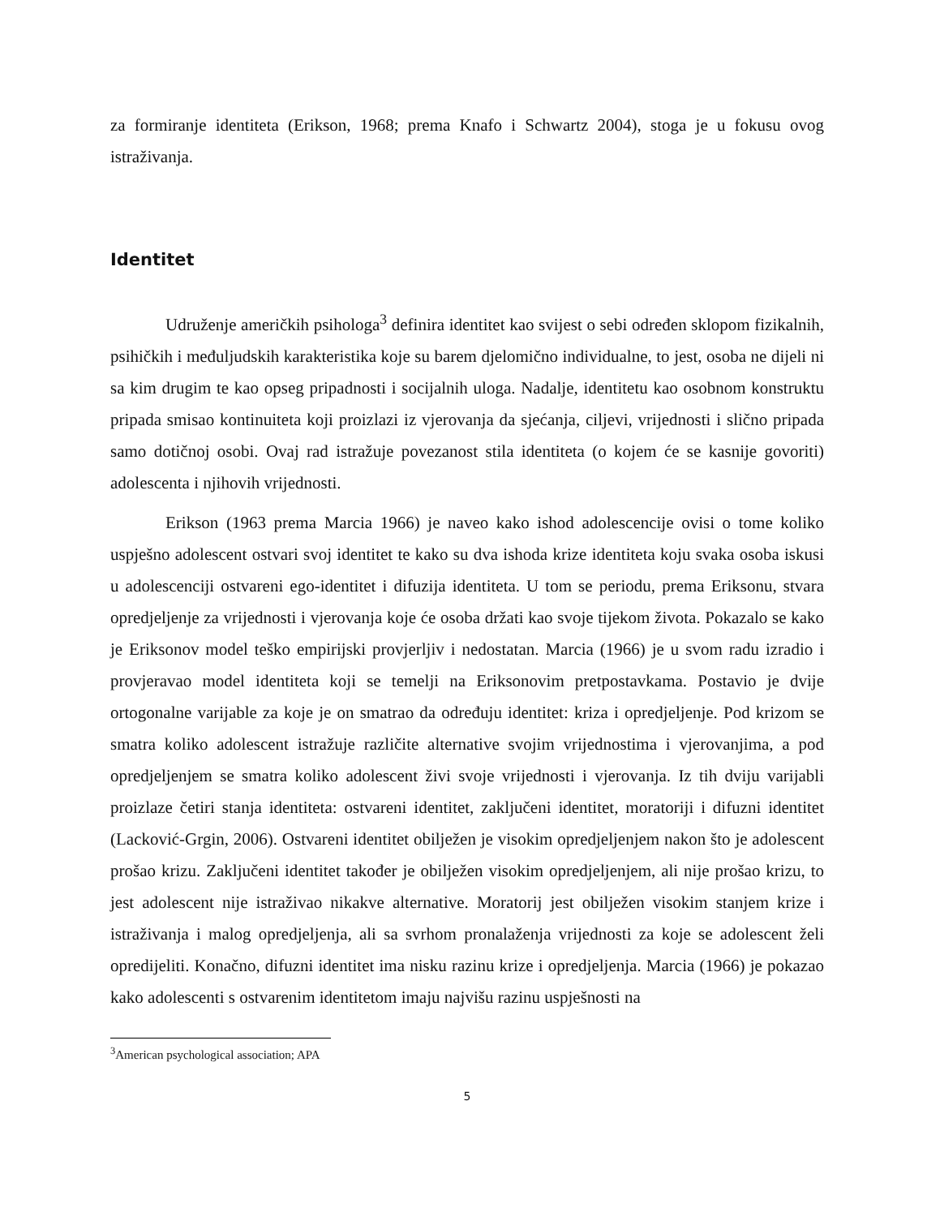za formiranje identiteta (Erikson, 1968; prema Knafo i Schwartz 2004), stoga je u fokusu ovog istraživanja.
Identitet
Udruženje američkih psihologa<sup>3</sup> definira identitet kao svijest o sebi određen sklopom fizikalnih, psihičkih i međuljudskih karakteristika koje su barem djelomično individualne, to jest, osoba ne dijeli ni sa kim drugim te kao opseg pripadnosti i socijalnih uloga. Nadalje, identitetu kao osobnom konstruktu pripada smisao kontinuiteta koji proizlazi iz vjerovanja da sjećanja, ciljevi, vrijednosti i slično pripada samo dotičnoj osobi. Ovaj rad istražuje povezanost stila identiteta (o kojem će se kasnije govoriti) adolescenta i njihovih vrijednosti.
Erikson (1963 prema Marcia 1966) je naveo kako ishod adolescencije ovisi o tome koliko uspješno adolescent ostvari svoj identitet te kako su dva ishoda krize identiteta koju svaka osoba iskusi u adolescenciji ostvareni ego-identitet i difuzija identiteta. U tom se periodu, prema Eriksonu, stvara opredjeljenje za vrijednosti i vjerovanja koje će osoba držati kao svoje tijekom života. Pokazalo se kako je Eriksonov model teško empirijski provjerljiv i nedostatan. Marcia (1966) je u svom radu izradio i provjeravao model identiteta koji se temelji na Eriksonovim pretpostavkama. Postavio je dvije ortogonalne varijable za koje je on smatrao da određuju identitet: kriza i opredjeljenje. Pod krizom se smatra koliko adolescent istražuje različite alternative svojim vrijednostima i vjerovanjima, a pod opredjeljenjem se smatra koliko adolescent živi svoje vrijednosti i vjerovanja. Iz tih dviju varijabli proizlaze četiri stanja identiteta: ostvareni identitet, zaključeni identitet, moratoriji i difuzni identitet (Lacković-Grgin, 2006). Ostvareni identitet obilježen je visokim opredjeljenjem nakon što je adolescent prošao krizu. Zaključeni identitet također je obilježen visokim opredjeljenjem, ali nije prošao krizu, to jest adolescent nije istraživao nikakve alternative. Moratorij jest obilježen visokim stanjem krize i istraživanja i malog opredjeljenja, ali sa svrhom pronalaženja vrijednosti za koje se adolescent želi opredijeliti. Konačno, difuzni identitet ima nisku razinu krize i opredjeljenja. Marcia (1966) je pokazao kako adolescenti s ostvarenim identitetom imaju najvišu razinu uspješnosti na
<sup>3</sup> American psychological association; APA
5